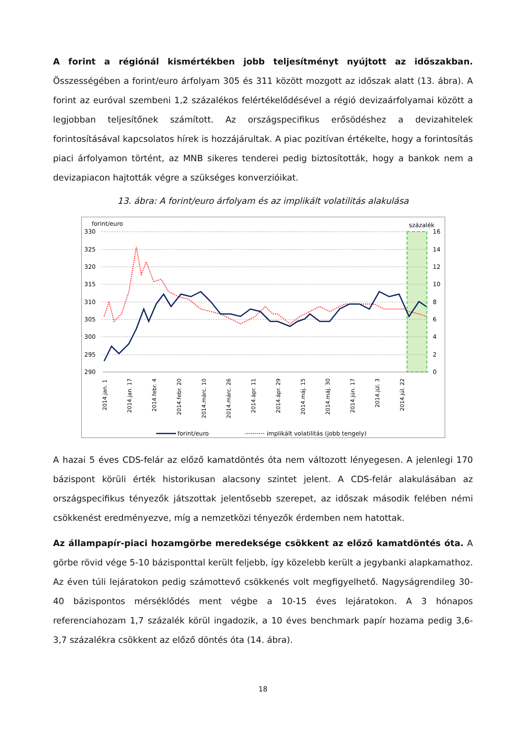A forint a régiónál kismértékben jobb teljesítményt nyújtott az időszakban. Összességében a forint/euro árfolyam 305 és 311 között mozgott az időszak alatt (13. ábra). A forint az euróval szembeni 1,2 százalékos felértékelődésével a régió devizaárfolyamai között a legjobban teljesítőnek számított. Az országspecifikus erősödéshez a devizahitelek forintosításával kapcsolatos hírek is hozzájárultak. A piac pozitívan értékelte, hogy a forintosítás piaci árfolyamon történt, az MNB sikeres tenderei pedig biztosították, hogy a bankok nem a devizapiacon hajtották végre a szükséges konverzióikat.
13. ábra: A forint/euro árfolyam és az implikált volatilitás alakulása
forint/euro
százalék
330
325
320
315
310
305
300
295
290
16
14
12
10
8
6
4
2
0
2014.jan. 1
2014.jan. 17
2014.febr. 4
2014.febr. 20
2014.márc. 10
2014.márc. 26
2014.ápr. 11
2014.ápr. 29
2014.máj. 15
2014.máj. 30
2014.jún. 17
2014.júl. 3
2014.júl. 22
forint/euro
implikált volatilitás (jobb tengely)
A hazai 5 éves CDS-felár az előző kamatdöntés óta nem változott lényegesen. A jelenlegi 170 bázispont körüli érték historikusan alacsony szintet jelent. A CDS-felár alakulásában az országspecifikus tényezők játszottak jelentősebb szerepet, az időszak második felében némi csökkenést eredményezve, míg a nemzetközi tényezők érdemben nem hatottak.
Az állampapír-piaci hozamgörbe meredeksége csökkent az előző kamatdöntés óta. A görbe rövid vége 5-10 bázisponttal került feljebb, így közelebb került a jegybanki alapkamathoz. Az éven túli lejáratokon pedig számottevő csökkenés volt megfigyelhető. Nagyságrendileg 30-40 bázispontos mérséklődés ment végbe a 10-15 éves lejáratokon. A 3 hónapos referenciahozam 1,7 százalék körül ingadozik, a 10 éves benchmark papír hozama pedig 3,6-3,7 százalékra csökkent az előző döntés óta (14. ábra).
18